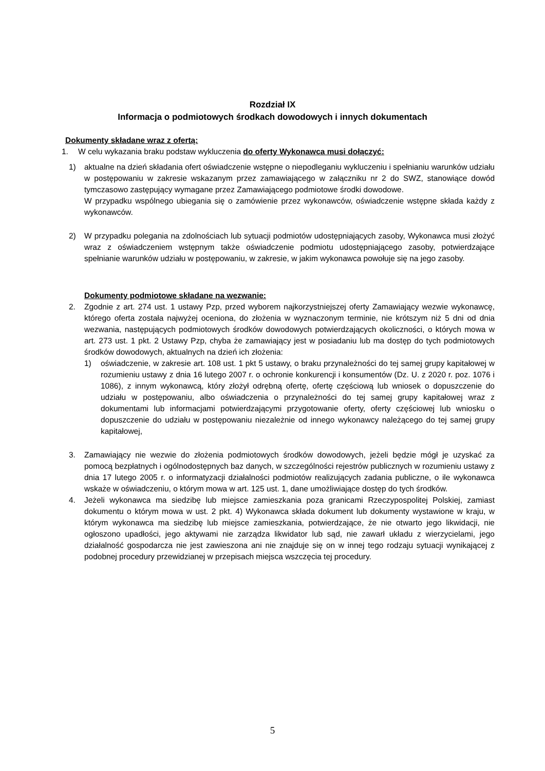Rozdział IX
Informacja o podmiotowych środkach dowodowych i innych dokumentach
Dokumenty składane wraz z ofertą:
1. W celu wykazania braku podstaw wykluczenia do oferty Wykonawca musi dołączyć:
1) aktualne na dzień składania ofert oświadczenie wstępne o niepodleganiu wykluczeniu i spełnianiu warunków udziału w postępowaniu w zakresie wskazanym przez zamawiającego w załączniku nr 2 do SWZ, stanowiące dowód tymczasowo zastępujący wymagane przez Zamawiającego podmiotowe środki dowodowe.
W przypadku wspólnego ubiegania się o zamówienie przez wykonawców, oświadczenie wstępne składa każdy z wykonawców.
2) W przypadku polegania na zdolnościach lub sytuacji podmiotów udostępniających zasoby, Wykonawca musi złożyć wraz z oświadczeniem wstępnym także oświadczenie podmiotu udostępniającego zasoby, potwierdzające spełnianie warunków udziału w postępowaniu, w zakresie, w jakim wykonawca powołuje się na jego zasoby.
Dokumenty podmiotowe składane na wezwanie:
2. Zgodnie z art. 274 ust. 1 ustawy Pzp, przed wyborem najkorzystniejszej oferty Zamawiający wezwie wykonawcę, którego oferta została najwyżej oceniona, do złożenia w wyznaczonym terminie, nie krótszym niż 5 dni od dnia wezwania, następujących podmiotowych środków dowodowych potwierdzających okoliczności, o których mowa w art. 273 ust. 1 pkt. 2 Ustawy Pzp, chyba że zamawiający jest w posiadaniu lub ma dostęp do tych podmiotowych środków dowodowych, aktualnych na dzień ich złożenia:
1) oświadczenie, w zakresie art. 108 ust. 1 pkt 5 ustawy, o braku przynależności do tej samej grupy kapitałowej w rozumieniu ustawy z dnia 16 lutego 2007 r. o ochronie konkurencji i konsumentów (Dz. U. z 2020 r. poz. 1076 i 1086), z innym wykonawcą, który złożył odrębną ofertę, ofertę częściową lub wniosek o dopuszczenie do udziału w postępowaniu, albo oświadczenia o przynależności do tej samej grupy kapitałowej wraz z dokumentami lub informacjami potwierdzającymi przygotowanie oferty, oferty częściowej lub wniosku o dopuszczenie do udziału w postępowaniu niezależnie od innego wykonawcy należącego do tej samej grupy kapitałowej,
3. Zamawiający nie wezwie do złożenia podmiotowych środków dowodowych, jeżeli będzie mógł je uzyskać za pomocą bezpłatnych i ogólnodostępnych baz danych, w szczególności rejestrów publicznych w rozumieniu ustawy z dnia 17 lutego 2005 r. o informatyzacji działalności podmiotów realizujących zadania publiczne, o ile wykonawca wskaże w oświadczeniu, o którym mowa w art. 125 ust. 1, dane umożliwiające dostęp do tych środków.
4. Jeżeli wykonawca ma siedzibę lub miejsce zamieszkania poza granicami Rzeczypospolitej Polskiej, zamiast dokumentu o którym mowa w ust. 2 pkt. 4) Wykonawca składa dokument lub dokumenty wystawione w kraju, w którym wykonawca ma siedzibę lub miejsce zamieszkania, potwierdzające, że nie otwarto jego likwidacji, nie ogłoszono upadłości, jego aktywami nie zarządza likwidator lub sąd, nie zawarł układu z wierzycielami, jego działalność gospodarcza nie jest zawieszona ani nie znajduje się on w innej tego rodzaju sytuacji wynikającej z podobnej procedury przewidzianej w przepisach miejsca wszczęcia tej procedury.
5